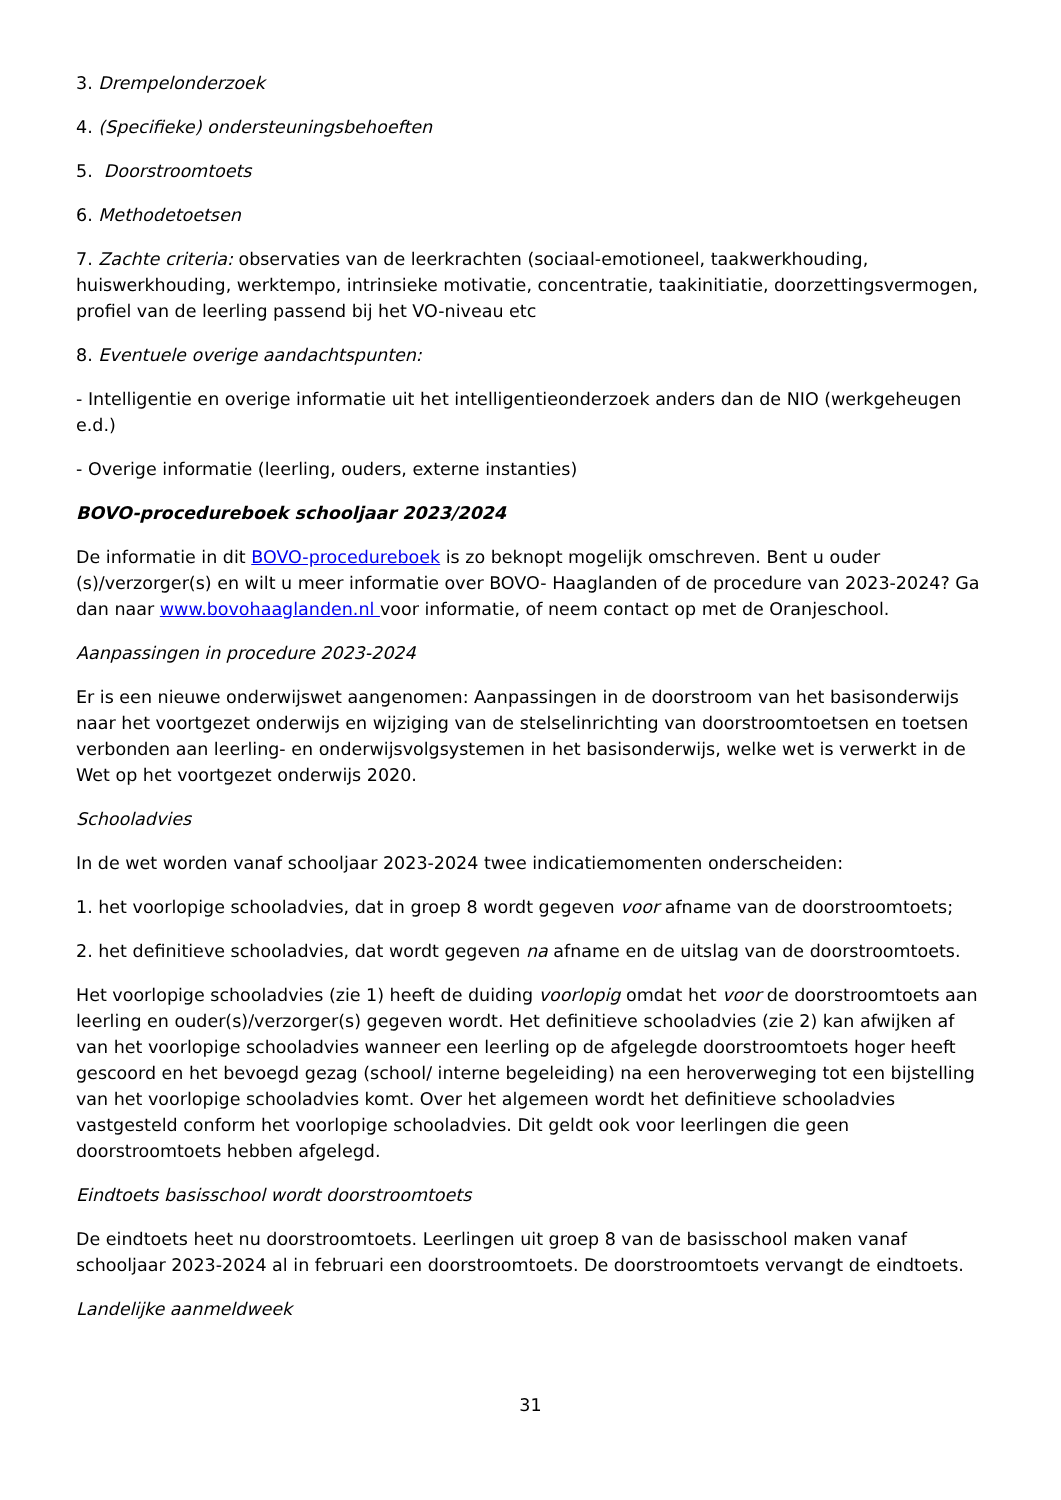3. Drempelonderzoek
4. (Specifieke) ondersteuningsbehoeften
5. Doorstroomtoets
6. Methodetoetsen
7. Zachte criteria: observaties van de leerkrachten (sociaal-emotioneel, taakwerkhouding, huiswerkhouding, werktempo, intrinsieke motivatie, concentratie, taakinitiatie, doorzettingsvermogen, profiel van de leerling passend bij het VO-niveau etc
8. Eventuele overige aandachtspunten:
- Intelligentie en overige informatie uit het intelligentieonderzoek anders dan de NIO (werkgeheugen e.d.)
- Overige informatie (leerling, ouders, externe instanties)
BOVO-procedureboek schooljaar 2023/2024
De informatie in dit BOVO-procedureboek is zo beknopt mogelijk omschreven. Bent u ouder (s)/verzorger(s) en wilt u meer informatie over BOVO- Haaglanden of de procedure van 2023-2024? Ga dan naar www.bovohaaglanden.nl voor informatie, of neem contact op met de Oranjeschool.
Aanpassingen in procedure 2023-2024
Er is een nieuwe onderwijswet aangenomen: Aanpassingen in de doorstroom van het basisonderwijs naar het voortgezet onderwijs en wijziging van de stelselinrichting van doorstroomtoetsen en toetsen verbonden aan leerling- en onderwijsvolgsystemen in het basisonderwijs, welke wet is verwerkt in de Wet op het voortgezet onderwijs 2020.
Schooladvies
In de wet worden vanaf schooljaar 2023-2024 twee indicatiemomenten onderscheiden:
1. het voorlopige schooladvies, dat in groep 8 wordt gegeven voor afname van de doorstroomtoets;
2. het definitieve schooladvies, dat wordt gegeven na afname en de uitslag van de doorstroomtoets.
Het voorlopige schooladvies (zie 1) heeft de duiding voorlopig omdat het voor de doorstroomtoets aan leerling en ouder(s)/verzorger(s) gegeven wordt. Het definitieve schooladvies (zie 2) kan afwijken af van het voorlopige schooladvies wanneer een leerling op de afgelegde doorstroomtoets hoger heeft gescoord en het bevoegd gezag (school/ interne begeleiding) na een heroverweging tot een bijstelling van het voorlopige schooladvies komt. Over het algemeen wordt het definitieve schooladvies vastgesteld conform het voorlopige schooladvies. Dit geldt ook voor leerlingen die geen doorstroomtoets hebben afgelegd.
Eindtoets basisschool wordt doorstroomtoets
De eindtoets heet nu doorstroomtoets. Leerlingen uit groep 8 van de basisschool maken vanaf schooljaar 2023-2024 al in februari een doorstroomtoets. De doorstroomtoets vervangt de eindtoets.
Landelijke aanmeldweek
31